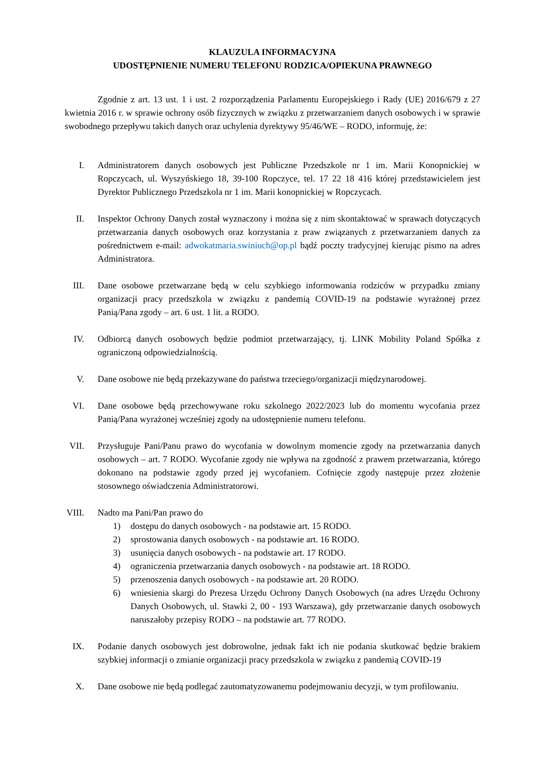KLAUZULA INFORMACYJNA
UDOSTĘPNIENIE NUMERU TELEFONU RODZICA/OPIEKUNA PRAWNEGO
Zgodnie z art. 13 ust. 1 i ust. 2 rozporządzenia Parlamentu Europejskiego i Rady (UE) 2016/679 z 27 kwietnia 2016 r. w sprawie ochrony osób fizycznych w związku z przetwarzaniem danych osobowych i w sprawie swobodnego przepływu takich danych oraz uchylenia dyrektywy 95/46/WE – RODO, informuję, że:
I. Administratorem danych osobowych jest Publiczne Przedszkole nr 1 im. Marii Konopnickiej w Ropczycach, ul. Wyszyńskiego 18, 39-100 Ropczyce, tel. 17 22 18 416 której przedstawicielem jest Dyrektor Publicznego Przedszkola nr 1 im. Marii konopnickiej w Ropczycach.
II. Inspektor Ochrony Danych został wyznaczony i można się z nim skontaktować w sprawach dotyczących przetwarzania danych osobowych oraz korzystania z praw związanych z przetwarzaniem danych za pośrednictwem e-mail: adwokatmaria.swiniuch@op.pl bądź poczty tradycyjnej kierując pismo na adres Administratora.
III.
Dane osobowe przetwarzane będą w celu szybkiego informowania rodziców w przypadku zmiany organizacji pracy przedszkola w związku z pandemią COVID-19 na podstawie wyrażonej przez Panią/Pana zgody – art. 6 ust. 1 lit. a RODO.
IV. Odbiorcą danych osobowych będzie podmiot przetwarzający, tj. LINK Mobility Poland Spółka z ograniczoną odpowiedzialnością.
V. Dane osobowe nie będą przekazywane do państwa trzeciego/organizacji międzynarodowej.
VI. Dane osobowe będą przechowywane roku szkolnego 2022/2023 lub do momentu wycofania przez Panią/Pana wyrażonej wcześniej zgody na udostępnienie numeru telefonu.
VII.
Przysługuje Pani/Panu prawo do wycofania w dowolnym momencie zgody na przetwarzania danych osobowych – art. 7 RODO. Wycofanie zgody nie wpływa na zgodność z prawem przetwarzania, którego dokonano na podstawie zgody przed jej wycofaniem. Cofnięcie zgody następuje przez złożenie stosownego oświadczenia Administratorowi.
VIII.
Nadto ma Pani/Pan prawo do
1) dostępu do danych osobowych - na podstawie art. 15 RODO.
2) sprostowania danych osobowych - na podstawie art. 16 RODO.
3) usunięcia danych osobowych - na podstawie art. 17 RODO.
4) ograniczenia przetwarzania danych osobowych - na podstawie art. 18 RODO.
5) przenoszenia danych osobowych - na podstawie art. 20 RODO.
6) wniesienia skargi do Prezesa Urzędu Ochrony Danych Osobowych (na adres Urzędu Ochrony Danych Osobowych, ul. Stawki 2, 00 - 193 Warszawa), gdy przetwarzanie danych osobowych naruszałoby przepisy RODO – na podstawie art. 77 RODO.
IX. Podanie danych osobowych jest dobrowolne, jednak fakt ich nie podania skutkować będzie brakiem szybkiej informacji o zmianie organizacji pracy przedszkola w związku z pandemią COVID-19
X. Dane osobowe nie będą podlegać zautomatyzowanemu podejmowaniu decyzji, w tym profilowaniu.